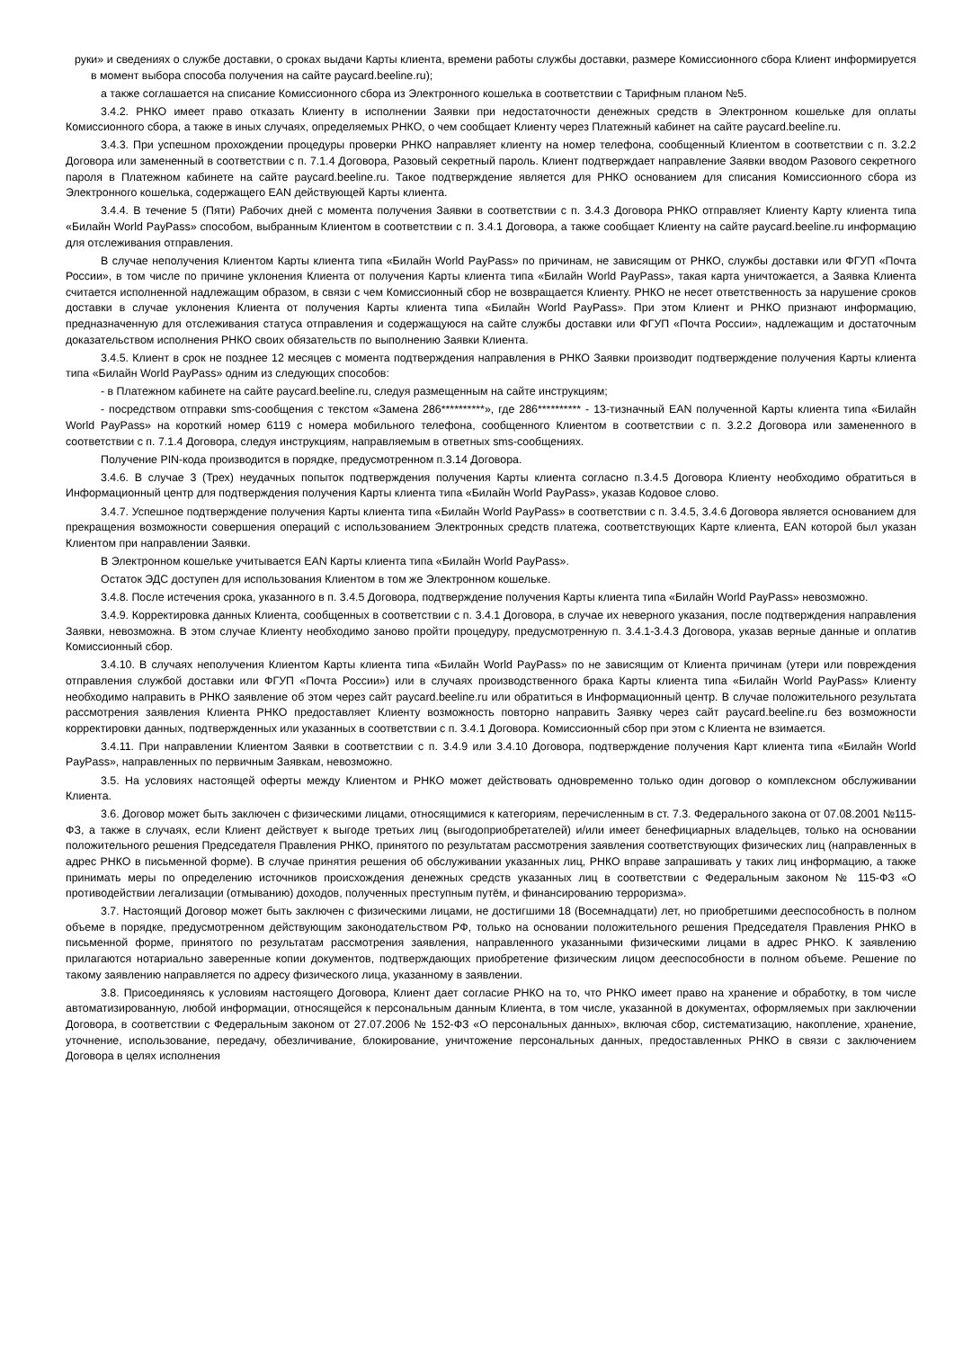руки» и сведениях о службе доставки, о сроках выдачи Карты клиента, времени работы службы доставки, размере Комиссионного сбора Клиент информируется в момент выбора способа получения на сайте paycard.beeline.ru);
а также соглашается на списание Комиссионного сбора из Электронного кошелька в соответствии с Тарифным планом №5.
3.4.2. РНКО имеет право отказать Клиенту в исполнении Заявки при недостаточности денежных средств в Электронном кошельке для оплаты Комиссионного сбора, а также в иных случаях, определяемых РНКО, о чем сообщает Клиенту через Платежный кабинет на сайте paycard.beeline.ru.
3.4.3. При успешном прохождении процедуры проверки РНКО направляет клиенту на номер телефона, сообщенный Клиентом в соответствии с п. 3.2.2 Договора или замененный в соответствии с п. 7.1.4 Договора, Разовый секретный пароль. Клиент подтверждает направление Заявки вводом Разового секретного пароля в Платежном кабинете на сайте paycard.beeline.ru. Такое подтверждение является для РНКО основанием для списания Комиссионного сбора из Электронного кошелька, содержащего EAN действующей Карты клиента.
3.4.4. В течение 5 (Пяти) Рабочих дней с момента получения Заявки в соответствии с п. 3.4.3 Договора РНКО отправляет Клиенту Карту клиента типа «Билайн World PayPass» способом, выбранным Клиентом в соответствии с п. 3.4.1 Договора, а также сообщает Клиенту на сайте paycard.beeline.ru информацию для отслеживания отправления.
В случае неполучения Клиентом Карты клиента типа «Билайн World PayPass» по причинам, не зависящим от РНКО, службы доставки или ФГУП «Почта России», в том числе по причине уклонения Клиента от получения Карты клиента типа «Билайн World PayPass», такая карта уничтожается, а Заявка Клиента считается исполненной надлежащим образом, в связи с чем Комиссионный сбор не возвращается Клиенту. РНКО не несет ответственность за нарушение сроков доставки в случае уклонения Клиента от получения Карты клиента типа «Билайн World PayPass». При этом Клиент и РНКО признают информацию, предназначенную для отслеживания статуса отправления и содержащуюся на сайте службы доставки или ФГУП «Почта России», надлежащим и достаточным доказательством исполнения РНКО своих обязательств по выполнению Заявки Клиента.
3.4.5. Клиент в срок не позднее 12 месяцев с момента подтверждения направления в РНКО Заявки производит подтверждение получения Карты клиента типа «Билайн World PayPass» одним из следующих способов:
- в Платежном кабинете на сайте paycard.beeline.ru, следуя размещенным на сайте инструкциям;
- посредством отправки sms-сообщения с текстом «Замена 286**********», где 286********** - 13-тизначный EAN полученной Карты клиента типа «Билайн World PayPass» на короткий номер 6119 с номера мобильного телефона, сообщенного Клиентом в соответствии с п. 3.2.2 Договора или замененного в соответствии с п. 7.1.4 Договора, следуя инструкциям, направляемым в ответных sms-сообщениях.
Получение PIN-кода производится в порядке, предусмотренном п.3.14 Договора.
3.4.6. В случае 3 (Трех) неудачных попыток подтверждения получения Карты клиента согласно п.3.4.5 Договора Клиенту необходимо обратиться в Информационный центр для подтверждения получения Карты клиента типа «Билайн World PayPass», указав Кодовое слово.
3.4.7. Успешное подтверждение получения Карты клиента типа «Билайн World PayPass» в соответствии с п. 3.4.5, 3.4.6 Договора является основанием для прекращения возможности совершения операций с использованием Электронных средств платежа, соответствующих Карте клиента, EAN которой был указан Клиентом при направлении Заявки.
В Электронном кошельке учитывается EAN Карты клиента типа «Билайн World PayPass».
Остаток ЭДС доступен для использования Клиентом в том же Электронном кошельке.
3.4.8. После истечения срока, указанного в п. 3.4.5 Договора, подтверждение получения Карты клиента типа «Билайн World PayPass» невозможно.
3.4.9. Корректировка данных Клиента, сообщенных в соответствии с п. 3.4.1 Договора, в случае их неверного указания, после подтверждения направления Заявки, невозможна. В этом случае Клиенту необходимо заново пройти процедуру, предусмотренную п. 3.4.1-3.4.3 Договора, указав верные данные и оплатив Комиссионный сбор.
3.4.10. В случаях неполучения Клиентом Карты клиента типа «Билайн World PayPass» по не зависящим от Клиента причинам (утери или повреждения отправления службой доставки или ФГУП «Почта России») или в случаях производственного брака Карты клиента типа «Билайн World PayPass» Клиенту необходимо направить в РНКО заявление об этом через сайт paycard.beeline.ru или обратиться в Информационный центр. В случае положительного результата рассмотрения заявления Клиента РНКО предоставляет Клиенту возможность повторно направить Заявку через сайт paycard.beeline.ru без возможности корректировки данных, подтвержденных или указанных в соответствии с п. 3.4.1 Договора. Комиссионный сбор при этом с Клиента не взимается.
3.4.11. При направлении Клиентом Заявки в соответствии с п. 3.4.9 или 3.4.10 Договора, подтверждение получения Карт клиента типа «Билайн World PayPass», направленных по первичным Заявкам, невозможно.
3.5. На условиях настоящей оферты между Клиентом и РНКО может действовать одновременно только один договор о комплексном обслуживании Клиента.
3.6. Договор может быть заключен с физическими лицами, относящимися к категориям, перечисленным в ст. 7.3. Федерального закона от 07.08.2001 №115-ФЗ, а также в случаях, если Клиент действует к выгоде третьих лиц (выгодоприобретателей) и/или имеет бенефициарных владельцев, только на основании положительного решения Председателя Правления РНКО, принятого по результатам рассмотрения заявления соответствующих физических лиц (направленных в адрес РНКО в письменной форме). В случае принятия решения об обслуживании указанных лиц, РНКО вправе запрашивать у таких лиц информацию, а также принимать меры по определению источников происхождения денежных средств указанных лиц в соответствии с Федеральным законом № 115-ФЗ «О противодействии легализации (отмыванию) доходов, полученных преступным путём, и финансированию терроризма».
3.7. Настоящий Договор может быть заключен с физическими лицами, не достигшими 18 (Восемнадцати) лет, но приобретшими дееспособность в полном объеме в порядке, предусмотренном действующим законодательством РФ, только на основании положительного решения Председателя Правления РНКО в письменной форме, принятого по результатам рассмотрения заявления, направленного указанными физическими лицами в адрес РНКО. К заявлению прилагаются нотариально заверенные копии документов, подтверждающих приобретение физическим лицом дееспособности в полном объеме. Решение по такому заявлению направляется по адресу физического лица, указанному в заявлении.
3.8. Присоединяясь к условиям настоящего Договора, Клиент дает согласие РНКО на то, что РНКО имеет право на хранение и обработку, в том числе автоматизированную, любой информации, относящейся к персональным данным Клиента, в том числе, указанной в документах, оформляемых при заключении Договора, в соответствии с Федеральным законом от 27.07.2006 № 152-ФЗ «О персональных данных», включая сбор, систематизацию, накопление, хранение, уточнение, использование, передачу, обезличивание, блокирование, уничтожение персональных данных, предоставленных РНКО в связи с заключением Договора в целях исполнения